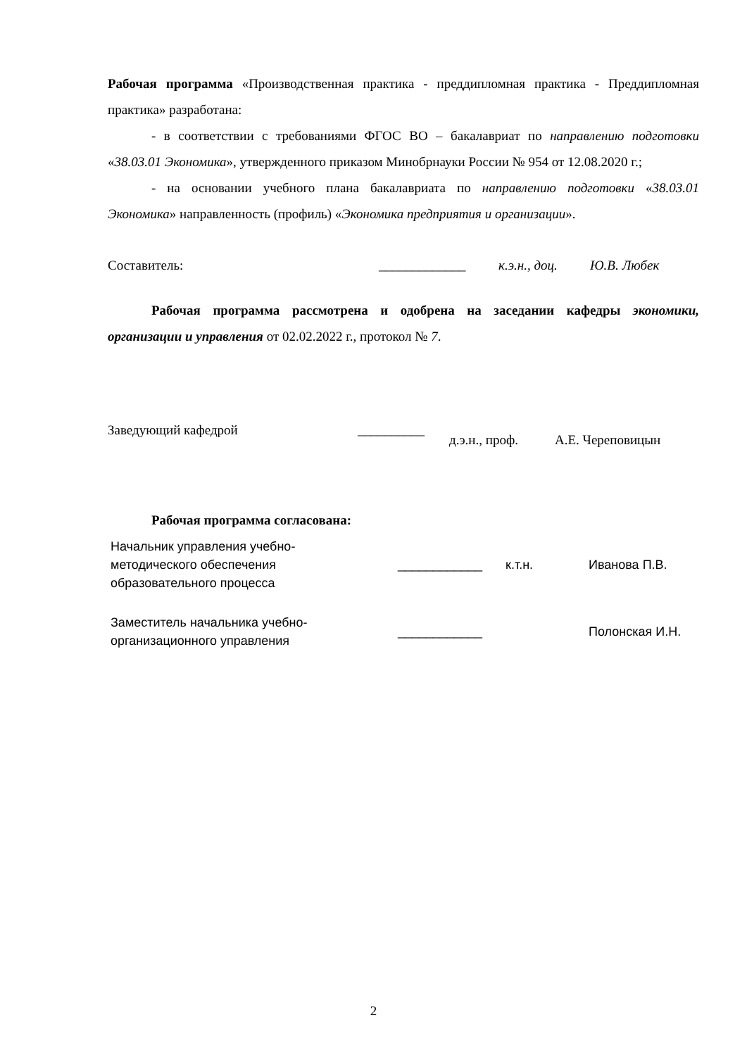Рабочая программа «Производственная практика - преддипломная практика - Преддипломная практика» разработана:
- в соответствии с требованиями ФГОС ВО – бакалавриат по направлению подготовки «38.03.01 Экономика», утвержденного приказом Минобрнауки России № 954 от 12.08.2020 г.;
- на основании учебного плана бакалавриата по направлению подготовки «38.03.01 Экономика» направленность (профиль) «Экономика предприятия и организации».
Составитель: _____________ к.э.н., доц. Ю.В. Любек
Рабочая программа рассмотрена и одобрена на заседании кафедры экономики, организации и управления от 02.02.2022 г., протокол № 7.
Заведующий кафедрой __________ д.э.н., проф. А.Е. Череповицын
Рабочая программа согласована:
| Начальник управления учебно- методического обеспечения образовательного процесса | ____________ | к.т.н. | Иванова П.В. |
| Заместитель начальника учебно- организационного управления | ____________ | | Полонская И.Н. |
2